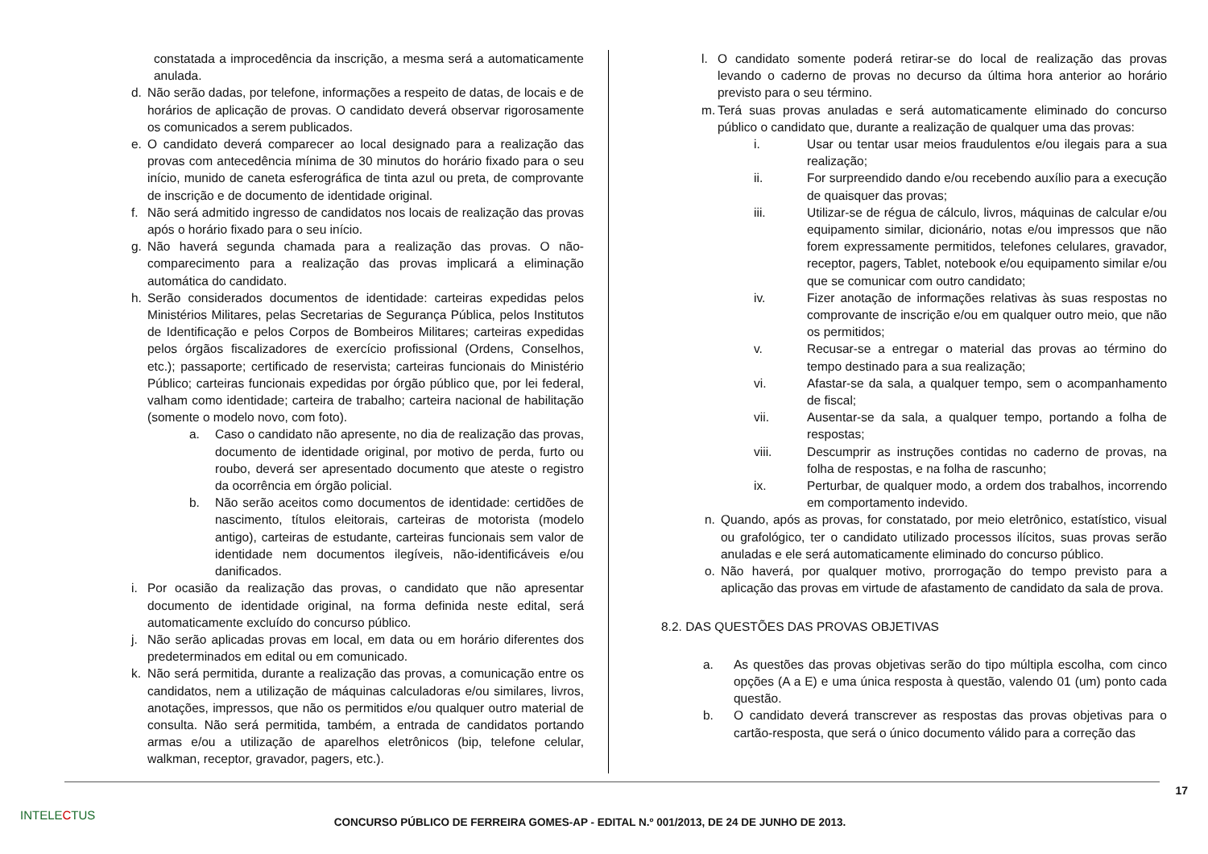constatada a improcedência da inscrição, a mesma será a automaticamente anulada.
d. Não serão dadas, por telefone, informações a respeito de datas, de locais e de horários de aplicação de provas. O candidato deverá observar rigorosamente os comunicados a serem publicados.
e. O candidato deverá comparecer ao local designado para a realização das provas com antecedência mínima de 30 minutos do horário fixado para o seu início, munido de caneta esferográfica de tinta azul ou preta, de comprovante de inscrição e de documento de identidade original.
f. Não será admitido ingresso de candidatos nos locais de realização das provas após o horário fixado para o seu início.
g. Não haverá segunda chamada para a realização das provas. O não-comparecimento para a realização das provas implicará a eliminação automática do candidato.
h. Serão considerados documentos de identidade: carteiras expedidas pelos Ministérios Militares, pelas Secretarias de Segurança Pública, pelos Institutos de Identificação e pelos Corpos de Bombeiros Militares; carteiras expedidas pelos órgãos fiscalizadores de exercício profissional (Ordens, Conselhos, etc.); passaporte; certificado de reservista; carteiras funcionais do Ministério Público; carteiras funcionais expedidas por órgão público que, por lei federal, valham como identidade; carteira de trabalho; carteira nacional de habilitação (somente o modelo novo, com foto).
a. Caso o candidato não apresente, no dia de realização das provas, documento de identidade original, por motivo de perda, furto ou roubo, deverá ser apresentado documento que ateste o registro da ocorrência em órgão policial.
b. Não serão aceitos como documentos de identidade: certidões de nascimento, títulos eleitorais, carteiras de motorista (modelo antigo), carteiras de estudante, carteiras funcionais sem valor de identidade nem documentos ilegíveis, não-identificáveis e/ou danificados.
i. Por ocasião da realização das provas, o candidato que não apresentar documento de identidade original, na forma definida neste edital, será automaticamente excluído do concurso público.
j. Não serão aplicadas provas em local, em data ou em horário diferentes dos predeterminados em edital ou em comunicado.
k. Não será permitida, durante a realização das provas, a comunicação entre os candidatos, nem a utilização de máquinas calculadoras e/ou similares, livros, anotações, impressos, que não os permitidos e/ou qualquer outro material de consulta. Não será permitida, também, a entrada de candidatos portando armas e/ou a utilização de aparelhos eletrônicos (bip, telefone celular, walkman, receptor, gravador, pagers, etc.).
l. O candidato somente poderá retirar-se do local de realização das provas levando o caderno de provas no decurso da última hora anterior ao horário previsto para o seu término.
m. Terá suas provas anuladas e será automaticamente eliminado do concurso público o candidato que, durante a realização de qualquer uma das provas:
i. Usar ou tentar usar meios fraudulentos e/ou ilegais para a sua realização;
ii. For surpreendido dando e/ou recebendo auxílio para a execução de quaisquer das provas;
iii. Utilizar-se de régua de cálculo, livros, máquinas de calcular e/ou equipamento similar, dicionário, notas e/ou impressos que não forem expressamente permitidos, telefones celulares, gravador, receptor, pagers, Tablet, notebook e/ou equipamento similar e/ou que se comunicar com outro candidato;
iv. Fizer anotação de informações relativas às suas respostas no comprovante de inscrição e/ou em qualquer outro meio, que não os permitidos;
v. Recusar-se a entregar o material das provas ao término do tempo destinado para a sua realização;
vi. Afastar-se da sala, a qualquer tempo, sem o acompanhamento de fiscal;
vii. Ausentar-se da sala, a qualquer tempo, portando a folha de respostas;
viii. Descumprir as instruções contidas no caderno de provas, na folha de respostas, e na folha de rascunho;
ix. Perturbar, de qualquer modo, a ordem dos trabalhos, incorrendo em comportamento indevido.
n. Quando, após as provas, for constatado, por meio eletrônico, estatístico, visual ou grafológico, ter o candidato utilizado processos ilícitos, suas provas serão anuladas e ele será automaticamente eliminado do concurso público.
o. Não haverá, por qualquer motivo, prorrogação do tempo previsto para a aplicação das provas em virtude de afastamento de candidato da sala de prova.
8.2. DAS QUESTÕES DAS PROVAS OBJETIVAS
a. As questões das provas objetivas serão do tipo múltipla escolha, com cinco opções (A a E) e uma única resposta à questão, valendo 01 (um) ponto cada questão.
b. O candidato deverá transcrever as respostas das provas objetivas para o cartão-resposta, que será o único documento válido para a correção das
17
INTELECTUS
CONCURSO PÚBLICO DE FERREIRA GOMES-AP - EDITAL N.º 001/2013, DE 24 DE JUNHO DE 2013.